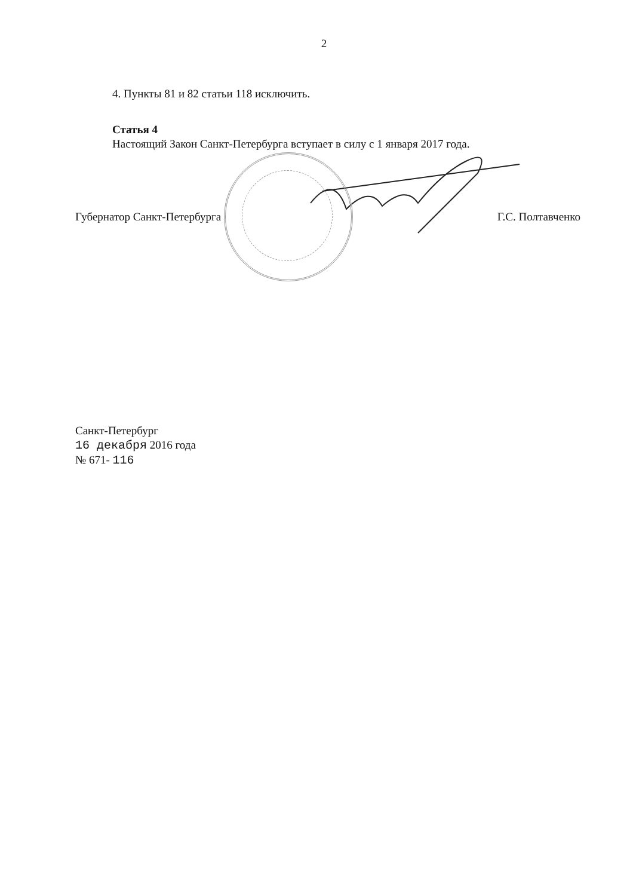2
4. Пункты 81 и 82 статьи 118 исключить.
Статья 4
Настоящий Закон Санкт-Петербурга вступает в силу с 1 января 2017 года.
Губернатор Санкт-Петербурга Г.С. Полтавченко
Санкт-Петербург
16 декабря 2016 года
№ 671- 116